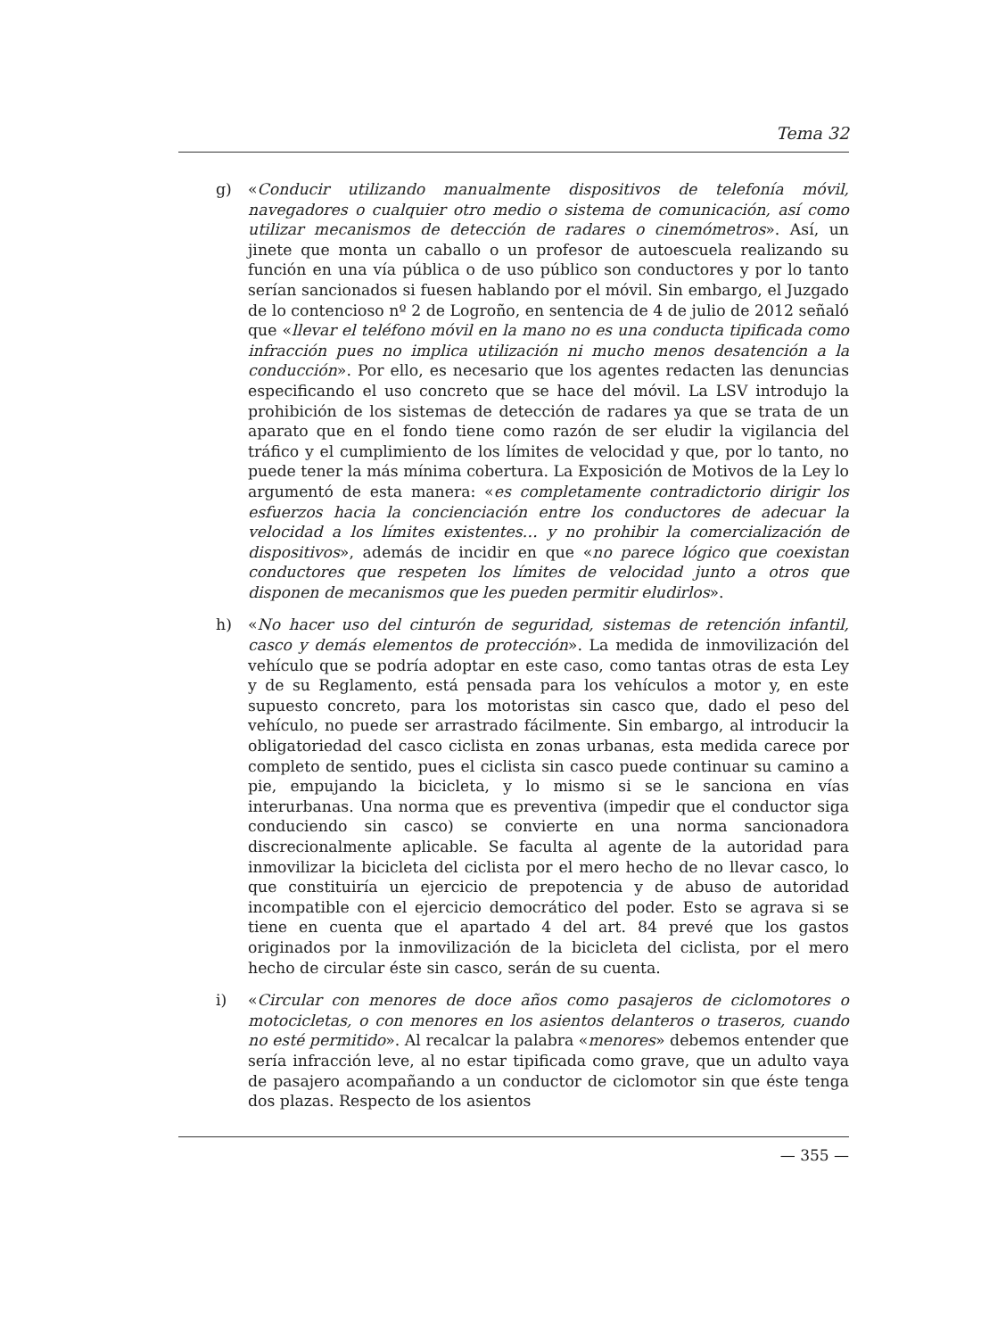Tema 32
g) «Conducir utilizando manualmente dispositivos de telefonía móvil, navegadores o cualquier otro medio o sistema de comunicación, así como utilizar mecanismos de detección de radares o cinemómetros». Así, un jinete que monta un caballo o un profesor de autoescuela realizando su función en una vía pública o de uso público son conductores y por lo tanto serían sancionados si fuesen hablando por el móvil. Sin embargo, el Juzgado de lo contencioso nº 2 de Logroño, en sentencia de 4 de julio de 2012 señaló que «llevar el teléfono móvil en la mano no es una conducta tipificada como infracción pues no implica utilización ni mucho menos desatención a la conducción». Por ello, es necesario que los agentes redacten las denuncias especificando el uso concreto que se hace del móvil. La LSV introdujo la prohibición de los sistemas de detección de radares ya que se trata de un aparato que en el fondo tiene como razón de ser eludir la vigilancia del tráfico y el cumplimiento de los límites de velocidad y que, por lo tanto, no puede tener la más mínima cobertura. La Exposición de Motivos de la Ley lo argumentó de esta manera: «es completamente contradictorio dirigir los esfuerzos hacia la concienciación entre los conductores de adecuar la velocidad a los límites existentes… y no prohibir la comercialización de dispositivos», además de incidir en que «no parece lógico que coexistan conductores que respeten los límites de velocidad junto a otros que disponen de mecanismos que les pueden permitir eludirlos».
h) «No hacer uso del cinturón de seguridad, sistemas de retención infantil, casco y demás elementos de protección». La medida de inmovilización del vehículo que se podría adoptar en este caso, como tantas otras de esta Ley y de su Reglamento, está pensada para los vehículos a motor y, en este supuesto concreto, para los motoristas sin casco que, dado el peso del vehículo, no puede ser arrastrado fácilmente. Sin embargo, al introducir la obligatoriedad del casco ciclista en zonas urbanas, esta medida carece por completo de sentido, pues el ciclista sin casco puede continuar su camino a pie, empujando la bicicleta, y lo mismo si se le sanciona en vías interurbanas. Una norma que es preventiva (impedir que el conductor siga conduciendo sin casco) se convierte en una norma sancionadora discrecionalmente aplicable. Se faculta al agente de la autoridad para inmovilizar la bicicleta del ciclista por el mero hecho de no llevar casco, lo que constituiría un ejercicio de prepotencia y de abuso de autoridad incompatible con el ejercicio democrático del poder. Esto se agrava si se tiene en cuenta que el apartado 4 del art. 84 prevé que los gastos originados por la inmovilización de la bicicleta del ciclista, por el mero hecho de circular éste sin casco, serán de su cuenta.
i) «Circular con menores de doce años como pasajeros de ciclomotores o motocicletas, o con menores en los asientos delanteros o traseros, cuando no esté permitido». Al recalcar la palabra «menores» debemos entender que sería infracción leve, al no estar tipificada como grave, que un adulto vaya de pasajero acompañando a un conductor de ciclomotor sin que éste tenga dos plazas. Respecto de los asientos
— 355 —